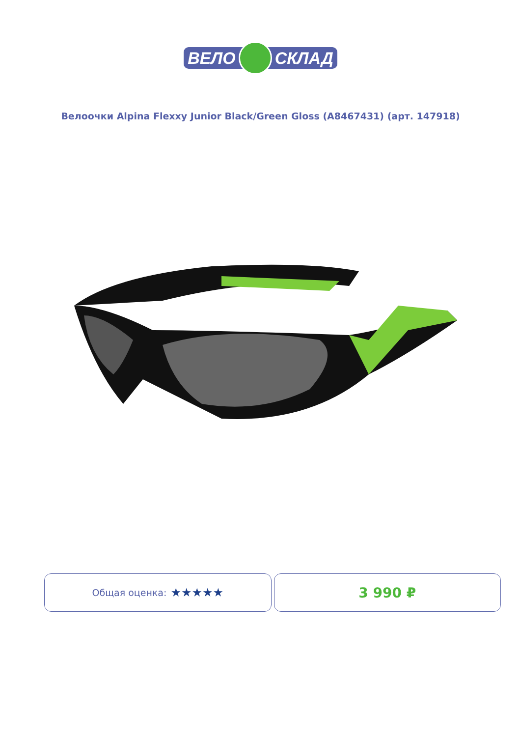ВЕЛО СКЛАД
Велоочки Alpina Flexxy Junior Black/Green Gloss (A8467431) (арт. 147918)
Общая оценка: ★★★★★
3 990 ₽